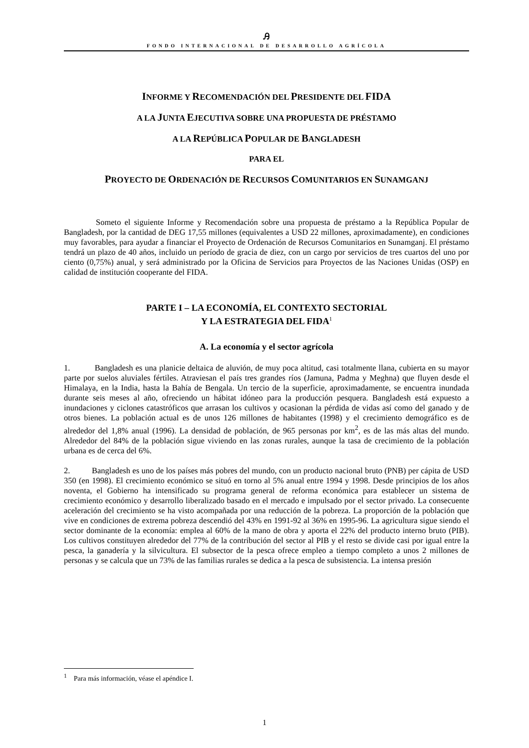Ꭿ
FONDO INTERNACIONAL DE DESARROLLO AGRÍCOLA
INFORME Y RECOMENDACIÓN DEL PRESIDENTE DEL FIDA
A LA JUNTA EJECUTIVA SOBRE UNA PROPUESTA DE PRÉSTAMO
A LA REPÚBLICA POPULAR DE BANGLADESH
PARA EL
PROYECTO DE ORDENACIÓN DE RECURSOS COMUNITARIOS EN SUNAMGANJ
Someto el siguiente Informe y Recomendación sobre una propuesta de préstamo a la República Popular de Bangladesh, por la cantidad de DEG 17,55 millones (equivalentes a USD 22 millones, aproximadamente), en condiciones muy favorables, para ayudar a financiar el Proyecto de Ordenación de Recursos Comunitarios en Sunamganj. El préstamo tendrá un plazo de 40 años, incluido un período de gracia de diez, con un cargo por servicios de tres cuartos del uno por ciento (0,75%) anual, y será administrado por la Oficina de Servicios para Proyectos de las Naciones Unidas (OSP) en calidad de institución cooperante del FIDA.
PARTE I – LA ECONOMÍA, EL CONTEXTO SECTORIAL
Y LA ESTRATEGIA DEL FIDA<sup>1</sup>
A. La economía y el sector agrícola
1. Bangladesh es una planicie deltaica de aluvión, de muy poca altitud, casi totalmente llana, cubierta en su mayor parte por suelos aluviales fértiles. Atraviesan el país tres grandes ríos (Jamuna, Padma y Meghna) que fluyen desde el Himalaya, en la India, hasta la Bahía de Bengala. Un tercio de la superficie, aproximadamente, se encuentra inundada durante seis meses al año, ofreciendo un hábitat idóneo para la producción pesquera. Bangladesh está expuesto a inundaciones y ciclones catastróficos que arrasan los cultivos y ocasionan la pérdida de vidas así como del ganado y de otros bienes. La población actual es de unos 126 millones de habitantes (1998) y el crecimiento demográfico es de alrededor del 1,8% anual (1996). La densidad de población, de 965 personas por km<sup>2</sup>, es de las más altas del mundo. Alrededor del 84% de la población sigue viviendo en las zonas rurales, aunque la tasa de crecimiento de la población urbana es de cerca del 6%.
2. Bangladesh es uno de los países más pobres del mundo, con un producto nacional bruto (PNB) per cápita de USD 350 (en 1998). El crecimiento económico se situó en torno al 5% anual entre 1994 y 1998. Desde principios de los años noventa, el Gobierno ha intensificado su programa general de reforma económica para establecer un sistema de crecimiento económico y desarrollo liberalizado basado en el mercado e impulsado por el sector privado. La consecuente aceleración del crecimiento se ha visto acompañada por una reducción de la pobreza. La proporción de la población que vive en condiciones de extrema pobreza descendió del 43% en 1991-92 al 36% en 1995-96. La agricultura sigue siendo el sector dominante de la economía: emplea al 60% de la mano de obra y aporta el 22% del producto interno bruto (PIB). Los cultivos constituyen alrededor del 77% de la contribución del sector al PIB y el resto se divide casi por igual entre la pesca, la ganadería y la silvicultura. El subsector de la pesca ofrece empleo a tiempo completo a unos 2 millones de personas y se calcula que un 73% de las familias rurales se dedica a la pesca de subsistencia. La intensa presión
<sup>1</sup> Para más información, véase el apéndice I.
1